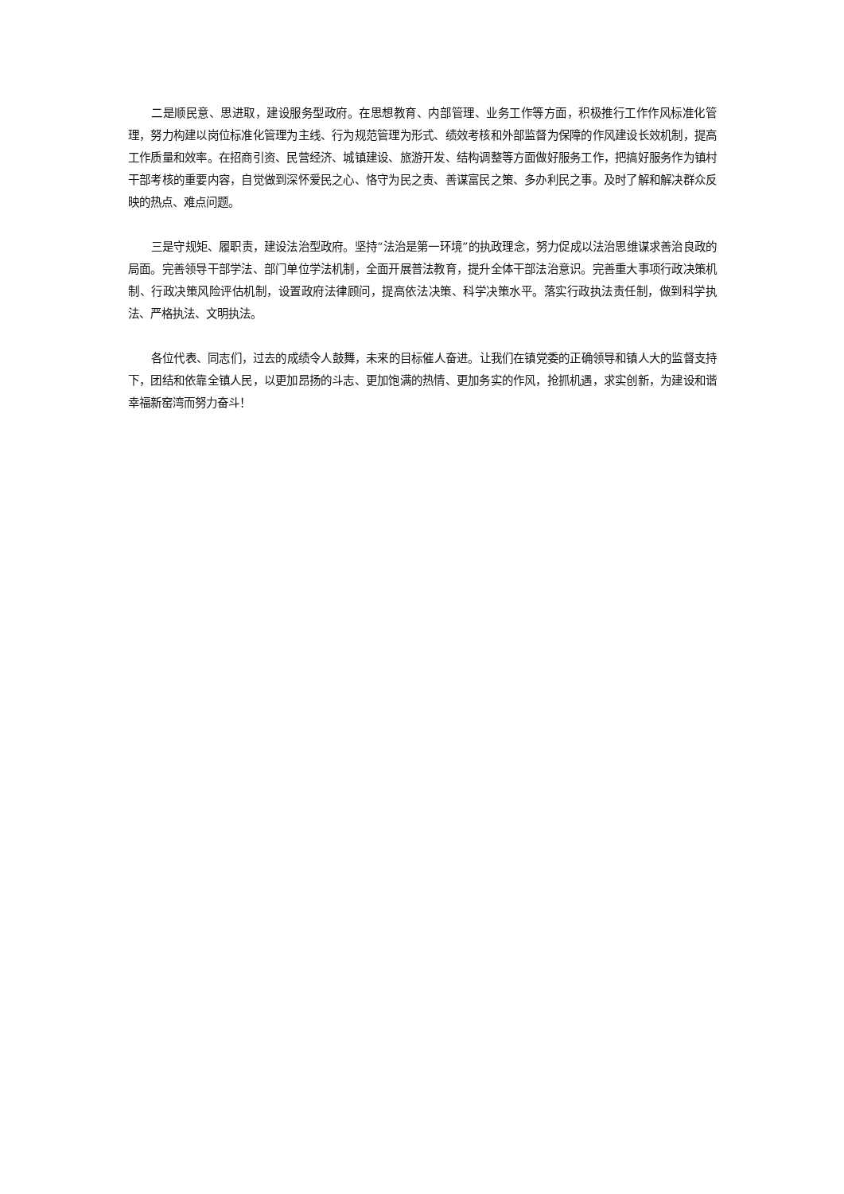二是顺民意、思进取，建设服务型政府。在思想教育、内部管理、业务工作等方面，积极推行工作作风标准化管理，努力构建以岗位标准化管理为主线、行为规范管理为形式、绩效考核和外部监督为保障的作风建设长效机制，提高工作质量和效率。在招商引资、民营经济、城镇建设、旅游开发、结构调整等方面做好服务工作，把搞好服务作为镇村干部考核的重要内容，自觉做到深怀爱民之心、恪守为民之责、善谋富民之策、多办利民之事。及时了解和解决群众反映的热点、难点问题。
三是守规矩、履职责，建设法治型政府。坚持“法治是第一环境”的执政理念，努力促成以法治思维谋求善治良政的局面。完善领导干部学法、部门单位学法机制，全面开展普法教育，提升全体干部法治意识。完善重大事项行政决策机制、行政决策风险评估机制，设置政府法律顾问，提高依法决策、科学决策水平。落实行政执法责任制，做到科学执法、严格执法、文明执法。
各位代表、同志们，过去的成绩令人鼓舞，未来的目标催人奋进。让我们在镇党委的正确领导和镇人大的监督支持下，团结和依靠全镇人民，以更加昂扬的斗志、更加饱满的热情、更加务实的作风，抢抓机遇，求实创新，为建设和谐幸福新窑湾而努力奋斗！